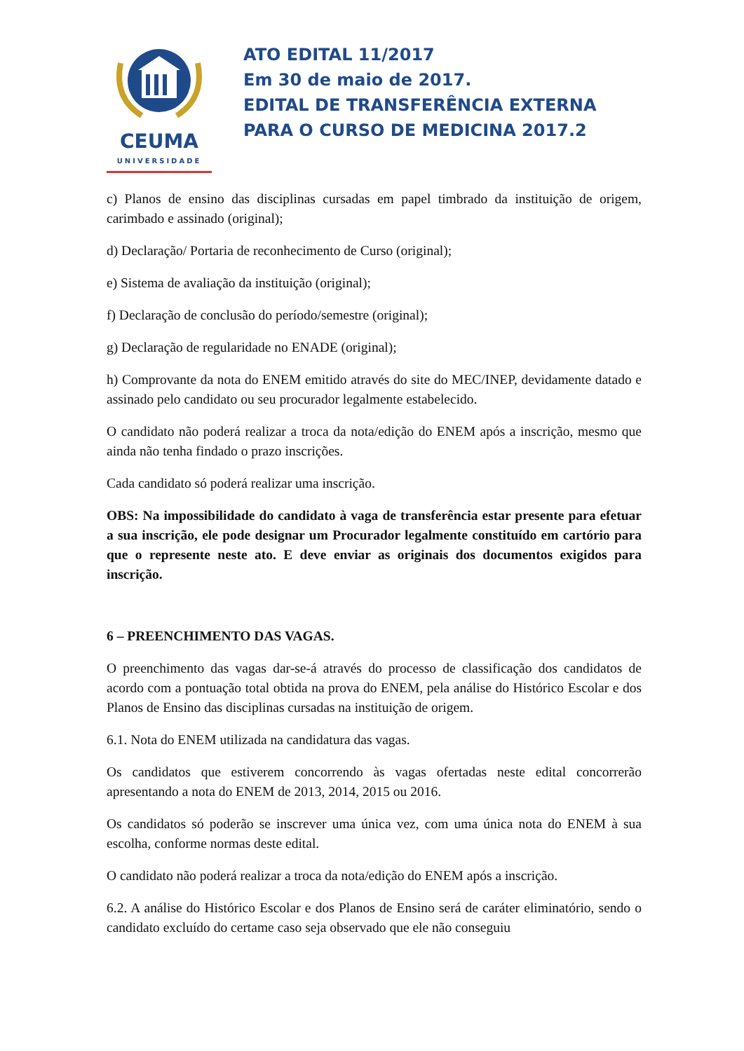CEUMA
UNIVERSIDADE
ATO EDITAL 11/2017
Em 30 de maio de 2017.
EDITAL DE TRANSFERÊNCIA EXTERNA
PARA O CURSO DE MEDICINA 2017.2
c) Planos de ensino das disciplinas cursadas em papel timbrado da instituição de origem, carimbado e assinado (original);
d) Declaração/ Portaria de reconhecimento de Curso (original);
e) Sistema de avaliação da instituição (original);
f) Declaração de conclusão do período/semestre (original);
g) Declaração de regularidade no ENADE (original);
h) Comprovante da nota do ENEM emitido através do site do MEC/INEP, devidamente datado e assinado pelo candidato ou seu procurador legalmente estabelecido.
O candidato não poderá realizar a troca da nota/edição do ENEM após a inscrição, mesmo que ainda não tenha findado o prazo inscrições.
Cada candidato só poderá realizar uma inscrição.
OBS: Na impossibilidade do candidato à vaga de transferência estar presente para efetuar a sua inscrição, ele pode designar um Procurador legalmente constituído em cartório para que o represente neste ato. E deve enviar as originais dos documentos exigidos para inscrição.
6 – PREENCHIMENTO DAS VAGAS.
O preenchimento das vagas dar-se-á através do processo de classificação dos candidatos de acordo com a pontuação total obtida na prova do ENEM, pela análise do Histórico Escolar e dos Planos de Ensino das disciplinas cursadas na instituição de origem.
6.1. Nota do ENEM utilizada na candidatura das vagas.
Os candidatos que estiverem concorrendo às vagas ofertadas neste edital concorrerão apresentando a nota do ENEM de 2013, 2014, 2015 ou 2016.
Os candidatos só poderão se inscrever uma única vez, com uma única nota do ENEM à sua escolha, conforme normas deste edital.
O candidato não poderá realizar a troca da nota/edição do ENEM após a inscrição.
6.2. A análise do Histórico Escolar e dos Planos de Ensino será de caráter eliminatório, sendo o candidato excluído do certame caso seja observado que ele não conseguiu